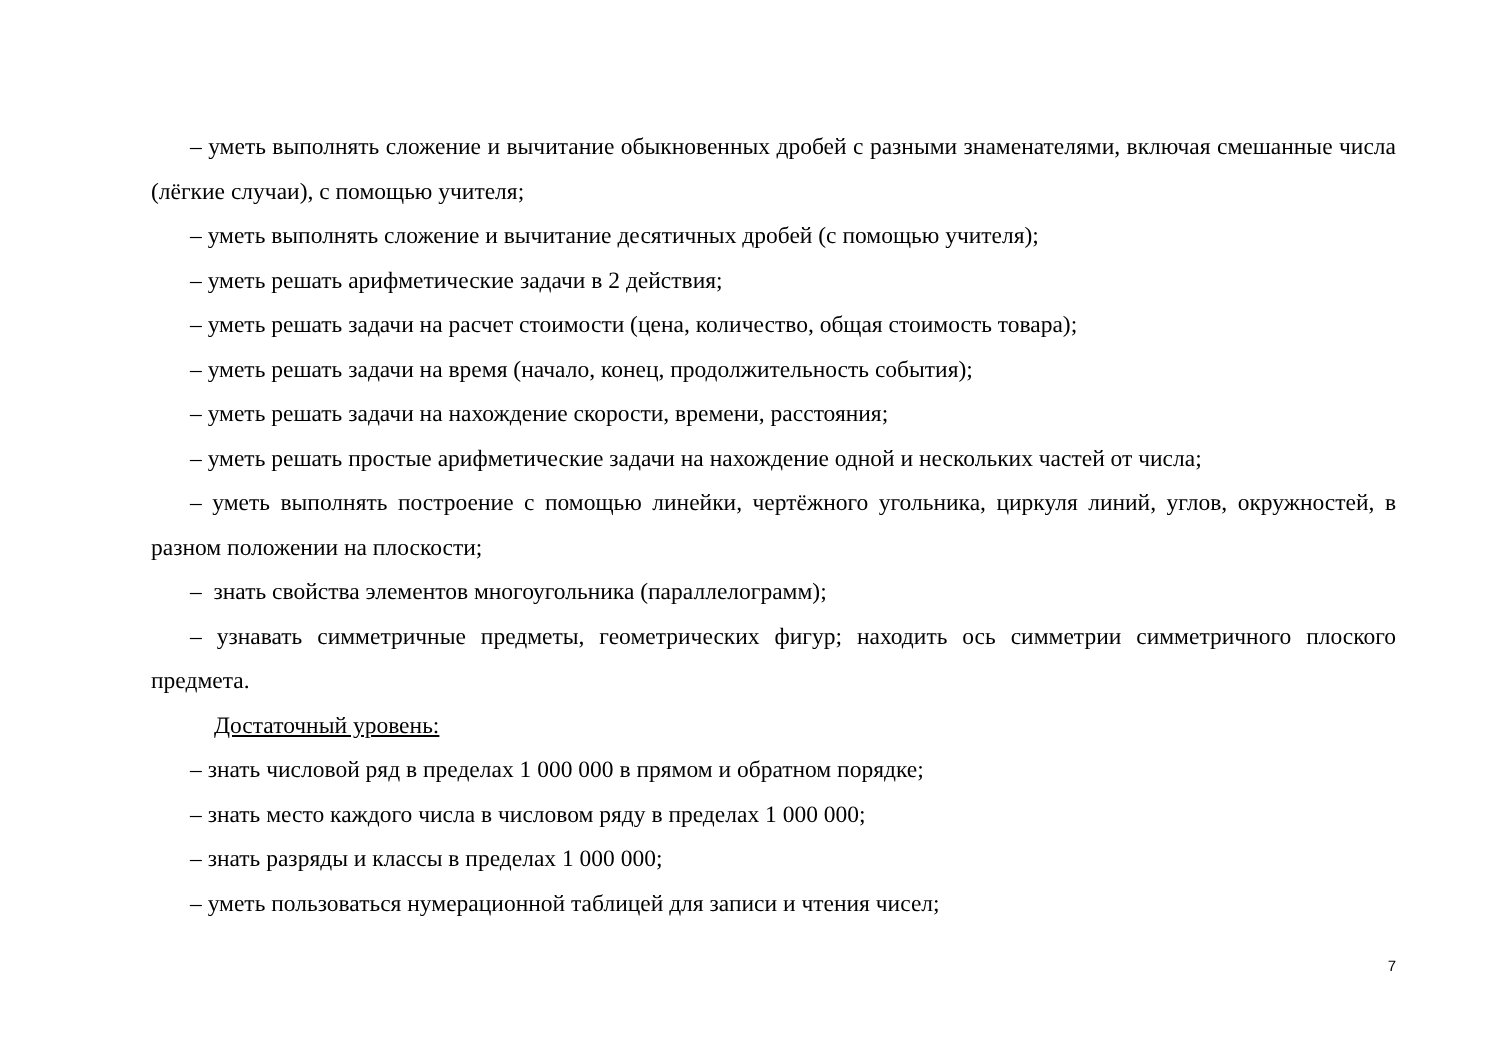– уметь выполнять сложение и вычитание обыкновенных дробей с разными знаменателями, включая смешанные числа (лёгкие случаи), с помощью учителя;
– уметь выполнять сложение и вычитание десятичных дробей (с помощью учителя);
– уметь решать арифметические задачи в 2 действия;
– уметь решать задачи на расчет стоимости (цена, количество, общая стоимость товара);
– уметь решать задачи на время (начало, конец, продолжительность события);
– уметь решать задачи на нахождение скорости, времени, расстояния;
– уметь решать простые арифметические задачи на нахождение одной и нескольких частей от числа;
– уметь выполнять построение с помощью линейки, чертёжного угольника, циркуля линий, углов, окружностей, в разном положении на плоскости;
– знать свойства элементов многоугольника (параллелограмм);
– узнавать симметричные предметы, геометрических фигур; находить ось симметрии симметричного плоского предмета.
Достаточный уровень:
– знать числовой ряд в пределах 1 000 000 в прямом и обратном порядке;
– знать место каждого числа в числовом ряду в пределах 1 000 000;
– знать разряды и классы в пределах 1 000 000;
– уметь пользоваться нумерационной таблицей для записи и чтения чисел;
7